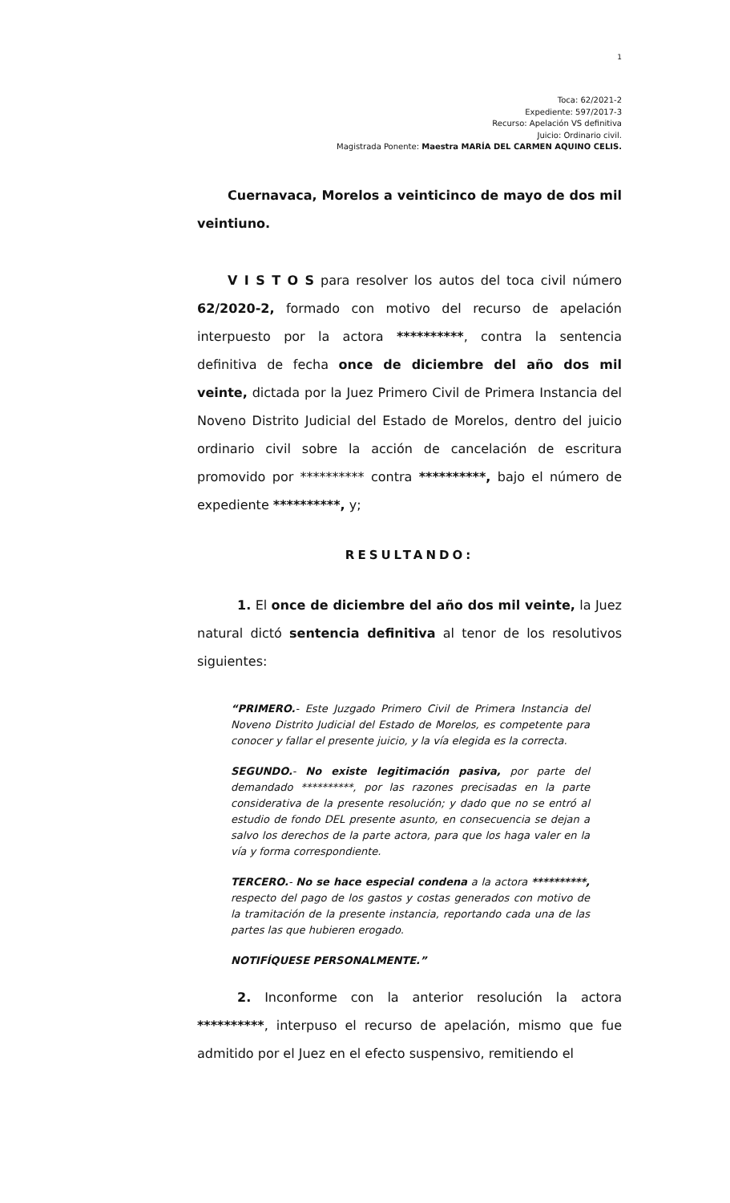1
Toca: 62/2021-2
Expediente: 597/2017-3
Recurso: Apelación VS definitiva
Juicio: Ordinario civil.
Magistrada Ponente: Maestra MARÍA DEL CARMEN AQUINO CELIS.
Cuernavaca, Morelos a veinticinco de mayo de dos mil veintiuno.
V I S T O S para resolver los autos del toca civil número 62/2020-2, formado con motivo del recurso de apelación interpuesto por la actora **********, contra la sentencia definitiva de fecha once de diciembre del año dos mil veinte, dictada por la Juez Primero Civil de Primera Instancia del Noveno Distrito Judicial del Estado de Morelos, dentro del juicio ordinario civil sobre la acción de cancelación de escritura promovido por ********** contra **********, bajo el número de expediente **********, y;
RESULTANDO:
1. El once de diciembre del año dos mil veinte, la Juez natural dictó sentencia definitiva al tenor de los resolutivos siguientes:
“PRIMERO.- Este Juzgado Primero Civil de Primera Instancia del Noveno Distrito Judicial del Estado de Morelos, es competente para conocer y fallar el presente juicio, y la vía elegida es la correcta.
SEGUNDO.- No existe legitimación pasiva, por parte del demandado **********, por las razones precisadas en la parte considerativa de la presente resolución; y dado que no se entró al estudio de fondo DEL presente asunto, en consecuencia se dejan a salvo los derechos de la parte actora, para que los haga valer en la vía y forma correspondiente.
TERCERO.- No se hace especial condena a la actora **********, respecto del pago de los gastos y costas generados con motivo de la tramitación de la presente instancia, reportando cada una de las partes las que hubieren erogado.
NOTIFÍQUESE PERSONALMENTE.”
2. Inconforme con la anterior resolución la actora **********, interpuso el recurso de apelación, mismo que fue admitido por el Juez en el efecto suspensivo, remitiendo el